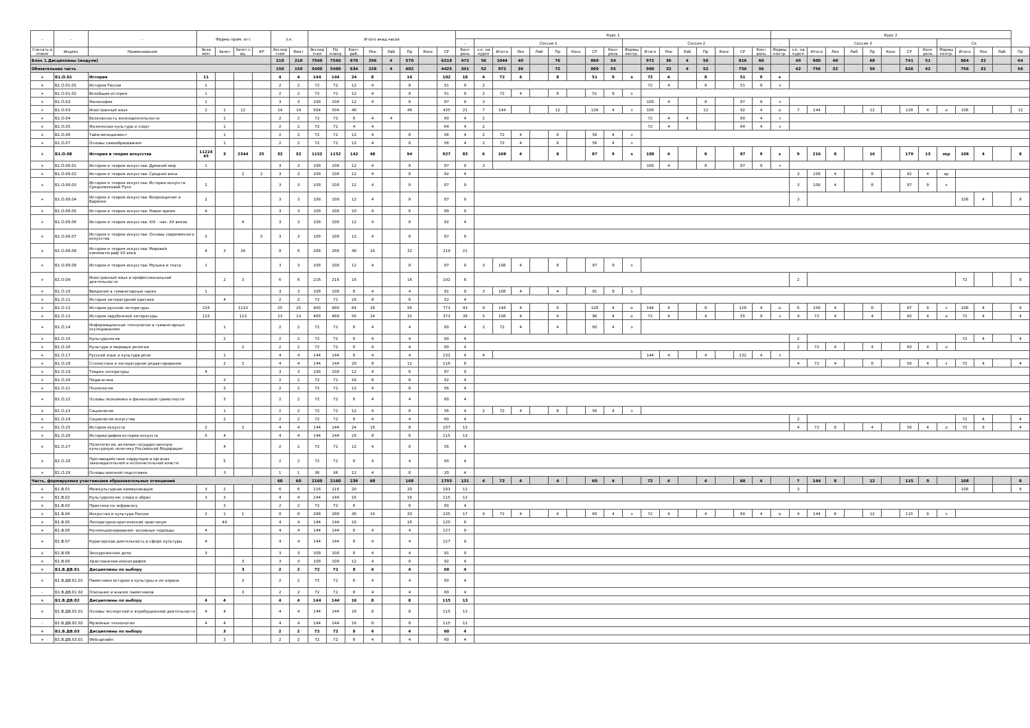| - | - | - | Формы пром. атт. | | | | з.е. | | Итого акад.часов | | | | | | | | Курс 1 | | | | | | | | | | | | | | | | | Курс 2 | | | | | | | | | | | | | |
| --- | --- | --- | --- | --- | --- | --- | --- | --- | --- | --- | --- | --- | --- | --- | --- | --- | --- | --- | --- | --- | --- | --- | --- | --- | --- | --- | --- | --- | --- | --- | --- | --- | --- | --- | --- | --- | --- | --- | --- | --- | --- | --- | --- | --- | --- | --- | --- |
| | | | | | | | | | | | | | | | | | - | Сессия 1 | | | | | | | | Сессия 2 | | | | | | | | - | Сессия 3 | | | | | | | | Се | | | | |
| Считать в плане | Индекс | Наименование | Экза мен | Зачет | Зачет с оц. | КР | Экспер тное | Факт | Экспер тное | По плану | Конт. раб. | Лек | Лаб | Пр | Конс | СР | Конт роль | з.е. на курсе | Итого | Лек | Лаб | Пр | Конс | СР | Конт роль | Формы контр. | Итого | Лек | Лаб | Пр | Конс | СР | Конт роль | Формы контр. | з.е. на курсе | Итого | Лек | Лаб | Пр | Конс | СР | Конт роль | Формы контр. | Итого | Лек | Лаб | Пр |
| Блок 1.Дисциплины (модули) | | | | | | | 210 | 210 | 7560 | 7560 | 870 | 296 | 4 | 570 | | 6218 | 472 | 56 | 1044 | 40 | | 76 | | 869 | 59 | | 972 | 36 | 4 | 56 | | 816 | 60 | | 49 | 900 | 40 | | 68 | | 741 | 51 | | 864 | 32 | | 64 |
| Обязательная часть | | | | | | | 150 | 150 | 5400 | 5400 | 634 | 228 | 4 | 402 | | 4425 | 341 | 52 | 972 | 36 | | 72 | | 809 | 55 | | 900 | 32 | 4 | 52 | | 756 | 56 | | 42 | 756 | 32 | | 56 | | 626 | 42 | | 756 | 32 | | 56 |
| + | Б1.О.01 | История | 11 | | | | 4 | 4 | 144 | 144 | 24 | 8 | | 16 | | 102 | 18 | 4 | 72 | 4 | | 8 | | 51 | 9 | э | 72 | 4 | | 8 | | 51 | 9 | э | | | | | | | | | | | | | |
| + | Б1.О.01.01 | История России | 1 | | | | 2 | 2 | 72 | 72 | 12 | 4 | | 8 | | 51 | 9 | 2 | | | | | | | | | 72 | 4 | | 8 | | 51 | 9 | э | | | | | | | | | | | | | |
| + | Б1.О.01.02 | Всеобщая история | 1 | | | | 2 | 2 | 72 | 72 | 12 | 4 | | 8 | | 51 | 9 | 2 | 72 | 4 | | 8 | | 51 | 9 | э | | | | | | | | | | | | | | | | | | | | | |
| + | Б1.О.02 | Философия | 1 | | | | 3 | 3 | 108 | 108 | 12 | 4 | | 8 | | 87 | 9 | 3 | | | | | | | | | 108 | 4 | | 8 | | 87 | 9 | э | | | | | | | | | | | | | |
| + | Б1.О.03 | Иностранный язык | 2 | 1 | 12 | | 14 | 14 | 504 | 504 | 48 | | | 48 | | 435 | 21 | 7 | 144 | | | 12 | | 128 | 4 | з | 108 | | | 12 | | 92 | 4 | о | 7 | 144 | | | 12 | | 128 | 4 | о | 108 | | | 12 |
| + | Б1.О.04 | Безопасность жизнедеятельности | | 1 | | | 2 | 2 | 72 | 72 | 8 | 4 | 4 | | | 60 | 4 | 2 | | | | | | | | | 72 | 4 | 4 | | | 60 | 4 | з | | | | | | | | | | | | | |
| + | Б1.О.05 | Физическая культура и спорт | | 1 | | | 2 | 2 | 72 | 72 | 4 | 4 | | | | 64 | 4 | 2 | | | | | | | | | 72 | 4 | | | | 64 | 4 | з | | | | | | | | | | | | | |
| + | Б1.О.06 | Тайм-менеджмент | | 1 | | | 2 | 2 | 72 | 72 | 12 | 4 | | 8 | | 56 | 4 | 2 | 72 | 4 | | 8 | | 56 | 4 | з | | | | | | | | | | | | | | | | | | | | | |
| + | Б1.О.07 | Основы самообразования | | 1 | | | 2 | 2 | 72 | 72 | 12 | 4 | | 8 | | 56 | 4 | 2 | 72 | 4 | | 8 | | 56 | 4 | з | | | | | | | | | | | | | | | | | | | | | |
| + | Б1.О.08 | История и теория искусства | 11224 45 | 3 | 2344 | 25 | 32 | 32 | 1152 | 1152 | 142 | 48 | | 94 | | 927 | 83 | 6 | 108 | 4 | | 8 | | 87 | 9 | э | 108 | 4 | | 8 | | 87 | 9 | э | 9 | 216 | 8 | | 16 | | 179 | 13 | эор | 108 | 4 | | 8 |
| + | Б1.О.08.01 | История и теория искусства: Древний мир | 1 | | | | 3 | 3 | 108 | 108 | 12 | 4 | | 8 | | 87 | 9 | 3 | | | | | | | | | 108 | 4 | | 8 | | 87 | 9 | э | | | | | | | | | | | | | |
| + | Б1.О.08.02 | История и теория искусства: Средние века | | | 2 | 2 | 3 | 3 | 108 | 108 | 12 | 4 | | 8 | | 92 | 4 | | | | | | | | | | | | | | | | | | 3 | 108 | 4 | | 8 | | 92 | 4 | ор | | | | |
| + | Б1.О.08.03 | История и теория искусства: История искусств Средневековой Руси | 2 | | | | 3 | 3 | 108 | 108 | 12 | 4 | | 8 | | 87 | 9 | | | | | | | | | | | | | | | | | | 3 | 108 | 4 | | 8 | | 87 | 9 | э | | | | |
| + | Б1.О.08.04 | История и теория искусства: Возрождение и Барокко | 2 | | | | 3 | 3 | 108 | 108 | 12 | 4 | | 8 | | 87 | 9 | | | | | | | | | | | | | | | | | | 3 | | | | | | | | | 108 | 4 | | 8 |
| + | Б1.О.08.05 | История и теория искусства: Новое время | 4 | | | | 3 | 3 | 108 | 108 | 10 | 4 | | 6 | | 89 | 9 | | | | | | | | | | | | | | | | | | | | | | | | | | | | | | |
| + | Б1.О.08.06 | История и теория искусства: XIX - нач. XX веков | | | 4 | | 3 | 3 | 108 | 108 | 12 | 4 | | 8 | | 92 | 4 | | | | | | | | | | | | | | | | | | | | | | | | | | | | | | |
| + | Б1.О.08.07 | История и теория искусства: Основы современного искусства | 5 | | | 5 | 3 | 3 | 108 | 108 | 12 | 4 | | 8 | | 87 | 9 | | | | | | | | | | | | | | | | | | | | | | | | | | | | | | |
| + | Б1.О.08.08 | История и теория искусства: Мировой кинематограф XX века | 4 | 3 | 34 | | 8 | 8 | 288 | 288 | 48 | 16 | | 32 | | 219 | 21 | | | | | | | | | | | | | | | | | | | | | | | | | | | | | | |
| + | Б1.О.08.09 | История и теория искусства: Музыка и театр | 1 | | | | 3 | 3 | 108 | 108 | 12 | 4 | | 8 | | 87 | 9 | 3 | 108 | 4 | | 8 | | 87 | 9 | э | | | | | | | | | | | | | | | | | | | | | |
| + | Б1.О.09 | Иностранный язык в профессиональной деятельности | | 2 | 3 | | 6 | 6 | 216 | 216 | 16 | | | 16 | | 192 | 8 | | | | | | | | | | | | | | | | | | 2 | | | | | | | | | 72 | | | 8 |
| + | Б1.О.10 | Введение в гуманитарные науки | 1 | | | | 3 | 3 | 108 | 108 | 8 | 4 | | 4 | | 91 | 9 | 3 | 108 | 4 | | 4 | | 91 | 9 | э | | | | | | | | | | | | | | | | | | | | | |
| + | Б1.О.11 | История литературной критики | | 4 | | | 2 | 2 | 72 | 72 | 16 | 8 | | 8 | | 52 | 4 | | | | | | | | | | | | | | | | | | | | | | | | | | | | | | |
| + | Б1.О.12 | История русской литературы | 224 | | 1133 | | 25 | 25 | 900 | 900 | 84 | 28 | | 56 | | 773 | 43 | 8 | 144 | 4 | | 8 | | 128 | 4 | о | 144 | 4 | | 8 | | 128 | 4 | о | 6 | 108 | 4 | | 8 | | 87 | 9 | э | 108 | 4 | | 8 |
| + | Б1.О.13 | История зарубежной литературы | 123 | | 123 | | 13 | 13 | 468 | 468 | 56 | 24 | | 32 | | 373 | 39 | 5 | 108 | 4 | | 4 | | 96 | 4 | о | 72 | 4 | | 4 | | 55 | 9 | э | 4 | 72 | 4 | | 4 | | 60 | 4 | о | 72 | 4 | | 4 |
| + | Б1.О.14 | Информационные технологии в гуманитарных исследованиях | | 1 | | | 2 | 2 | 72 | 72 | 8 | 4 | | 4 | | 60 | 4 | 2 | 72 | 4 | | 4 | | 60 | 4 | з | | | | | | | | | | | | | | | | | | | | | |
| + | Б1.О.15 | Культурология | | 2 | | | 2 | 2 | 72 | 72 | 8 | 4 | | 4 | | 60 | 4 | | | | | | | | | | | | | | | | | | 2 | | | | | | | | | 72 | 4 | | 4 |
| + | Б1.О.16 | Культура и мировые религии | | | 2 | | 2 | 2 | 72 | 72 | 8 | 4 | | 4 | | 60 | 4 | | | | | | | | | | | | | | | | | | 2 | 72 | 4 | | 4 | | 60 | 4 | о | | | | |
| + | Б1.О.17 | Русский язык и культура речи | | 1 | | | 4 | 4 | 144 | 144 | 8 | 4 | | 4 | | 132 | 4 | 4 | | | | | | | | | 144 | 4 | | 4 | | 132 | 4 | з | | | | | | | | | | | | | |
| + | Б1.О.18 | Стилистика и литературное редактирование | | 2 | 2 | | 4 | 4 | 144 | 144 | 20 | 8 | | 12 | | 116 | 8 | | | | | | | | | | | | | | | | | | 4 | 72 | 4 | | 8 | | 56 | 4 | з | 72 | 4 | | 4 |
| + | Б1.О.19 | Теория литературы | 4 | | | | 3 | 3 | 108 | 108 | 12 | 4 | | 8 | | 87 | 9 | | | | | | | | | | | | | | | | | | | | | | | | | | | | | | |
| + | Б1.О.20 | Педагогика | | 3 | | | 2 | 2 | 72 | 72 | 16 | 8 | | 8 | | 52 | 4 | | | | | | | | | | | | | | | | | | | | | | | | | | | | | | |
| + | Б1.О.21 | Психология | | 3 | | | 2 | 2 | 72 | 72 | 12 | 4 | | 8 | | 56 | 4 | | | | | | | | | | | | | | | | | | | | | | | | | | | | | | |
| + | Б1.О.22 | Основы экономики и финансовой грамотности | | 3 | | | 2 | 2 | 72 | 72 | 8 | 4 | | 4 | | 60 | 4 | | | | | | | | | | | | | | | | | | | | | | | | | | | | | | |
| + | Б1.О.23 | Социология | | 1 | | | 2 | 2 | 72 | 72 | 12 | 4 | | 8 | | 56 | 4 | 2 | 72 | 4 | | 8 | | 56 | 4 | з | | | | | | | | | | | | | | | | | | | | | |
| + | Б1.О.24 | Социология искусства | | 2 | | | 2 | 2 | 72 | 72 | 8 | 4 | | 4 | | 60 | 4 | | | | | | | | | | | | | | | | | | 2 | | | | | | | | | 72 | 4 | | 4 |
| + | Б1.О.25 | История искусств | 2 | | 2 | | 4 | 4 | 144 | 144 | 24 | 16 | | 8 | | 107 | 13 | | | | | | | | | | | | | | | | | | 4 | 72 | 8 | | 4 | | 56 | 4 | о | 72 | 8 | | 4 |
| + | Б1.О.26 | Историография истории искусств | 5 | 4 | | | 4 | 4 | 144 | 144 | 16 | 8 | | 8 | | 115 | 13 | | | | | | | | | | | | | | | | | | | | | | | | | | | | | | |
| + | Б1.О.27 | Политология, включая государственную культурную политику Российской Федерации | | 4 | | | 2 | 2 | 72 | 72 | 12 | 4 | | 8 | | 56 | 4 | | | | | | | | | | | | | | | | | | | | | | | | | | | | | | |
| + | Б1.О.28 | Противодействие коррупции в органах законодательной и исполнительной власти | | 5 | | | 2 | 2 | 72 | 72 | 8 | 4 | | 4 | | 60 | 4 | | | | | | | | | | | | | | | | | | | | | | | | | | | | | | |
| + | Б1.О.29 | Основы военной подготовки | | 3 | | | 1 | 1 | 36 | 36 | 12 | 4 | | 8 | | 20 | 4 | | | | | | | | | | | | | | | | | | | | | | | | | | | | | | |
| Часть, формируемая участниками образовательных отношений | | | | | | | 60 | 60 | 2160 | 2160 | 236 | 68 | | 168 | | 1793 | 131 | 4 | 72 | 4 | | 4 | | 60 | 4 | | 72 | 4 | | 4 | | 60 | 4 | | 7 | 144 | 8 | | 12 | | 115 | 9 | | 108 | | | 8 |
| + | Б1.В.01 | Межкультурная коммуникация | 3 | 2 | | | 6 | 6 | 216 | 216 | 20 | | | 20 | | 183 | 13 | | | | | | | | | | | | | | | | | | 3 | | | | | | | | | 108 | | | 8 |
| + | Б1.В.02 | Культурология: слово и образ | 3 | 3 | | | 4 | 4 | 144 | 144 | 16 | | | 16 | | 115 | 13 | | | | | | | | | | | | | | | | | | | | | | | | | | | | | | |
| + | Б1.В.03 | Практика по экфрасису | | 3 | | | 2 | 2 | 72 | 72 | 8 | | | 8 | | 60 | 4 | | | | | | | | | | | | | | | | | | | | | | | | | | | | | | |
| + | Б1.В.04 | Искусство и культура России | 2 | 1 | 1 | | 8 | 8 | 288 | 288 | 36 | 16 | | 20 | | 235 | 17 | 4 | 72 | 4 | | 4 | | 60 | 4 | з | 72 | 4 | | 4 | | 60 | 4 | о | 4 | 144 | 8 | | 12 | | 115 | 9 | э | | | | |
| + | Б1.В.05 | Литературно-критический практикум | | 44 | | | 4 | 4 | 144 | 144 | 16 | | | 16 | | 120 | 8 | | | | | | | | | | | | | | | | | | | | | | | | | | | | | | |
| + | Б1.В.06 | Коллекционирование: основные подходы | 4 | | | | 4 | 4 | 144 | 144 | 8 | 4 | | 4 | | 127 | 9 | | | | | | | | | | | | | | | | | | | | | | | | | | | | | | |
| + | Б1.В.07 | Кураторская деятельность в сфере культуры | 4 | | | | 4 | 4 | 144 | 144 | 8 | 4 | | 4 | | 127 | 9 | | | | | | | | | | | | | | | | | | | | | | | | | | | | | | |
| + | Б1.В.08 | Экскурсионное дело | 3 | | | | 3 | 3 | 108 | 108 | 8 | 4 | | 4 | | 91 | 9 | | | | | | | | | | | | | | | | | | | | | | | | | | | | | | |
| + | Б1.В.09 | Христианская иконография | | | 3 | | 3 | 3 | 108 | 108 | 12 | 4 | | 8 | | 92 | 4 | | | | | | | | | | | | | | | | | | | | | | | | | | | | | | |
| + | Б1.В.ДВ.01 | Дисциплины по выбору | | | 3 | | 2 | 2 | 72 | 72 | 8 | 4 | | 4 | | 60 | 4 | | | | | | | | | | | | | | | | | | | | | | | | | | | | | | |
| + | Б1.В.ДВ.01.01 | Памятники истории и культуры и их охрана | | | 3 | | 2 | 2 | 72 | 72 | 8 | 4 | | 4 | | 60 | 4 | | | | | | | | | | | | | | | | | | | | | | | | | | | | | | |
| - | Б1.В.ДВ.01.02 | Описание и анализ памятников | | | 3 | | 2 | 2 | 72 | 72 | 8 | 4 | | 4 | | 60 | 4 | | | | | | | | | | | | | | | | | | | | | | | | | | | | | | |
| + | Б1.В.ДВ.02 | Дисциплины по выбору | 4 | 4 | | | 4 | 4 | 144 | 144 | 16 | 8 | | 8 | | 115 | 13 | | | | | | | | | | | | | | | | | | | | | | | | | | | | | | |
| + | Б1.В.ДВ.02.01 | Основы экспертной и атрибуционной деятельности | 4 | 4 | | | 4 | 4 | 144 | 144 | 16 | 8 | | 8 | | 115 | 13 | | | | | | | | | | | | | | | | | | | | | | | | | | | | | | |
| - | Б1.В.ДВ.02.02 | Музейные технологии | 4 | 4 | | | 4 | 4 | 144 | 144 | 16 | 8 | | 8 | | 115 | 13 | | | | | | | | | | | | | | | | | | | | | | | | | | | | | | |
| + | Б1.В.ДВ.03 | Дисциплины по выбору | | 3 | | | 2 | 2 | 72 | 72 | 8 | 4 | | 4 | | 60 | 4 | | | | | | | | | | | | | | | | | | | | | | | | | | | | | | |
| + | Б1.В.ДВ.03.01 | Web-дизайн | | 3 | | | 2 | 2 | 72 | 72 | 8 | 4 | | 4 | | 60 | 4 | | | | | | | | | | | | | | | | | | | | | | | | | | | | | | |